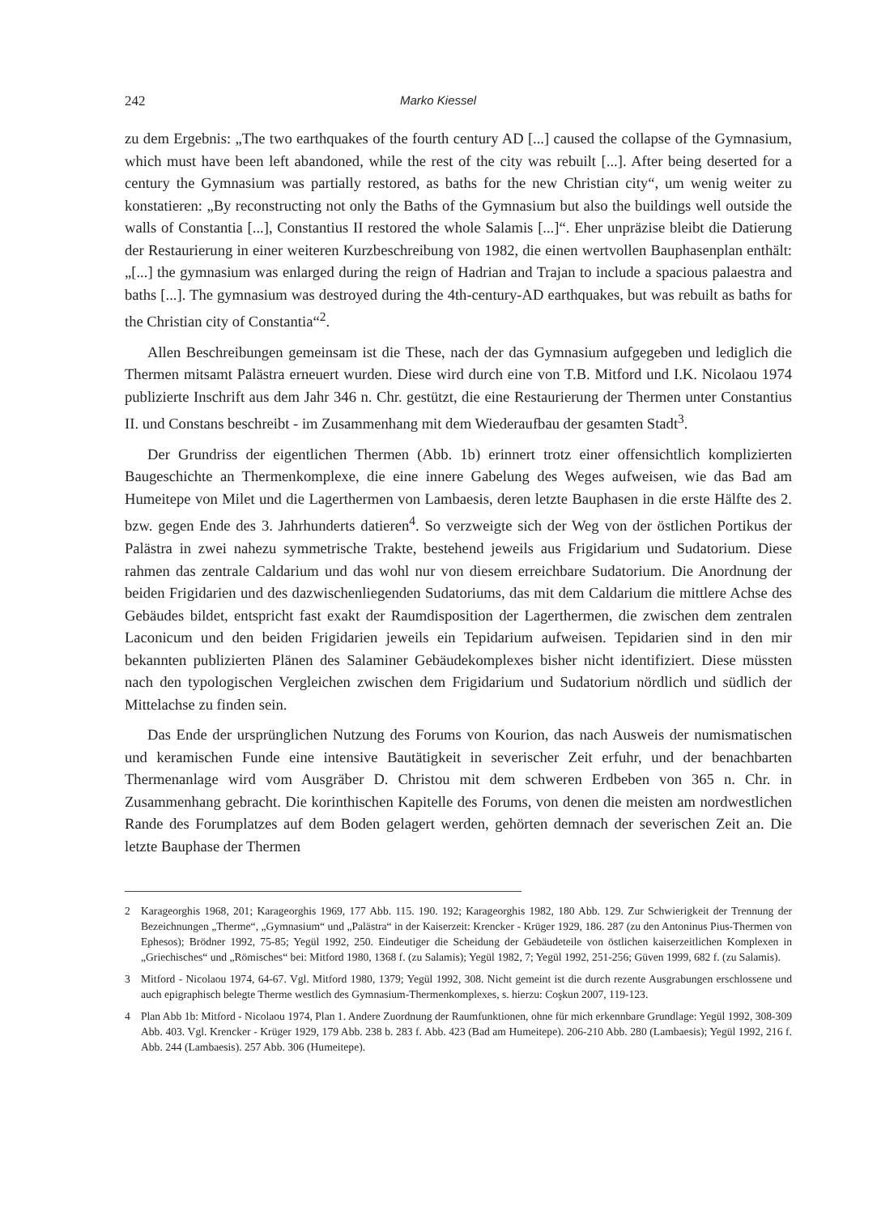242 Marko Kiessel
zu dem Ergebnis: „The two earthquakes of the fourth century AD [...] caused the collapse of the Gymnasium, which must have been left abandoned, while the rest of the city was rebuilt [...]. After being deserted for a century the Gymnasium was partially restored, as baths for the new Christian city“, um wenig weiter zu konstatieren: „By reconstructing not only the Baths of the Gymnasium but also the buildings well outside the walls of Constantia [...], Constantius II restored the whole Salamis [...]“. Eher unpräzise bleibt die Datierung der Restaurierung in einer weiteren Kurzbeschreibung von 1982, die einen wertvollen Bauphasenplan enthält: „[...] the gymnasium was enlarged during the reign of Hadrian and Trajan to include a spacious palaestra and baths [...]. The gymnasium was destroyed during the 4th-century-AD earthquakes, but was rebuilt as baths for the Christian city of Constantia“<sup>2</sup>.
Allen Beschreibungen gemeinsam ist die These, nach der das Gymnasium aufgegeben und lediglich die Thermen mitsamt Palästra erneuert wurden. Diese wird durch eine von T.B. Mitford und I.K. Nicolaou 1974 publizierte Inschrift aus dem Jahr 346 n. Chr. gestützt, die eine Restaurierung der Thermen unter Constantius II. und Constans beschreibt - im Zusammenhang mit dem Wiederaufbau der gesamten Stadt<sup>3</sup>.
Der Grundriss der eigentlichen Thermen (Abb. 1b) erinnert trotz einer offensichtlich komplizierten Baugeschichte an Thermenkomplexe, die eine innere Gabelung des Weges aufweisen, wie das Bad am Humeitepe von Milet und die Lagerthermen von Lambaesis, deren letzte Bauphasen in die erste Hälfte des 2. bzw. gegen Ende des 3. Jahrhunderts datieren<sup>4</sup>. So verzweigte sich der Weg von der östlichen Portikus der Palästra in zwei nahezu symmetrische Trakte, bestehend jeweils aus Frigidarium und Sudatorium. Diese rahmen das zentrale Caldarium und das wohl nur von diesem erreichbare Sudatorium. Die Anordnung der beiden Frigidarien und des dazwischenliegenden Sudatoriums, das mit dem Caldarium die mittlere Achse des Gebäudes bildet, entspricht fast exakt der Raumdisposition der Lagerthermen, die zwischen dem zentralen Laconicum und den beiden Frigidarien jeweils ein Tepidarium aufweisen. Tepidarien sind in den mir bekannten publizierten Plänen des Salaminer Gebäudekomplexes bisher nicht identifiziert. Diese müssten nach den typologischen Vergleichen zwischen dem Frigidarium und Sudatorium nördlich und südlich der Mittelachse zu finden sein.
Das Ende der ursprünglichen Nutzung des Forums von Kourion, das nach Ausweis der numismatischen und keramischen Funde eine intensive Bautätigkeit in severischer Zeit erfuhr, und der benachbarten Thermenanlage wird vom Ausgräber D. Christou mit dem schweren Erdbeben von 365 n. Chr. in Zusammenhang gebracht. Die korinthischen Kapitelle des Forums, von denen die meisten am nordwestlichen Rande des Forumplatzes auf dem Boden gelagert werden, gehörten demnach der severischen Zeit an. Die letzte Bauphase der Thermen
2 Karageorghis 1968, 201; Karageorghis 1969, 177 Abb. 115. 190. 192; Karageorghis 1982, 180 Abb. 129. Zur Schwierigkeit der Trennung der Bezeichnungen „Therme“, „Gymnasium“ und „Palästra“ in der Kaiserzeit: Krencker - Krüger 1929, 186. 287 (zu den Antoninus Pius-Thermen von Ephesos); Brödner 1992, 75-85; Yegül 1992, 250. Eindeutiger die Scheidung der Gebäudeteile von östlichen kaiserzeitlichen Komplexen in „Griechisches“ und „Römisches“ bei: Mitford 1980, 1368 f. (zu Salamis); Yegül 1982, 7; Yegül 1992, 251-256; Güven 1999, 682 f. (zu Salamis).
3 Mitford - Nicolaou 1974, 64-67. Vgl. Mitford 1980, 1379; Yegül 1992, 308. Nicht gemeint ist die durch rezente Ausgrabungen erschlossene und auch epigraphisch belegte Therme westlich des Gymnasium-Thermenkomplexes, s. hierzu: Coşkun 2007, 119-123.
4 Plan Abb 1b: Mitford - Nicolaou 1974, Plan 1. Andere Zuordnung der Raumfunktionen, ohne für mich erkennbare Grundlage: Yegül 1992, 308-309 Abb. 403. Vgl. Krencker - Krüger 1929, 179 Abb. 238 b. 283 f. Abb. 423 (Bad am Humeitepe). 206-210 Abb. 280 (Lambaesis); Yegül 1992, 216 f. Abb. 244 (Lambaesis). 257 Abb. 306 (Humeitepe).